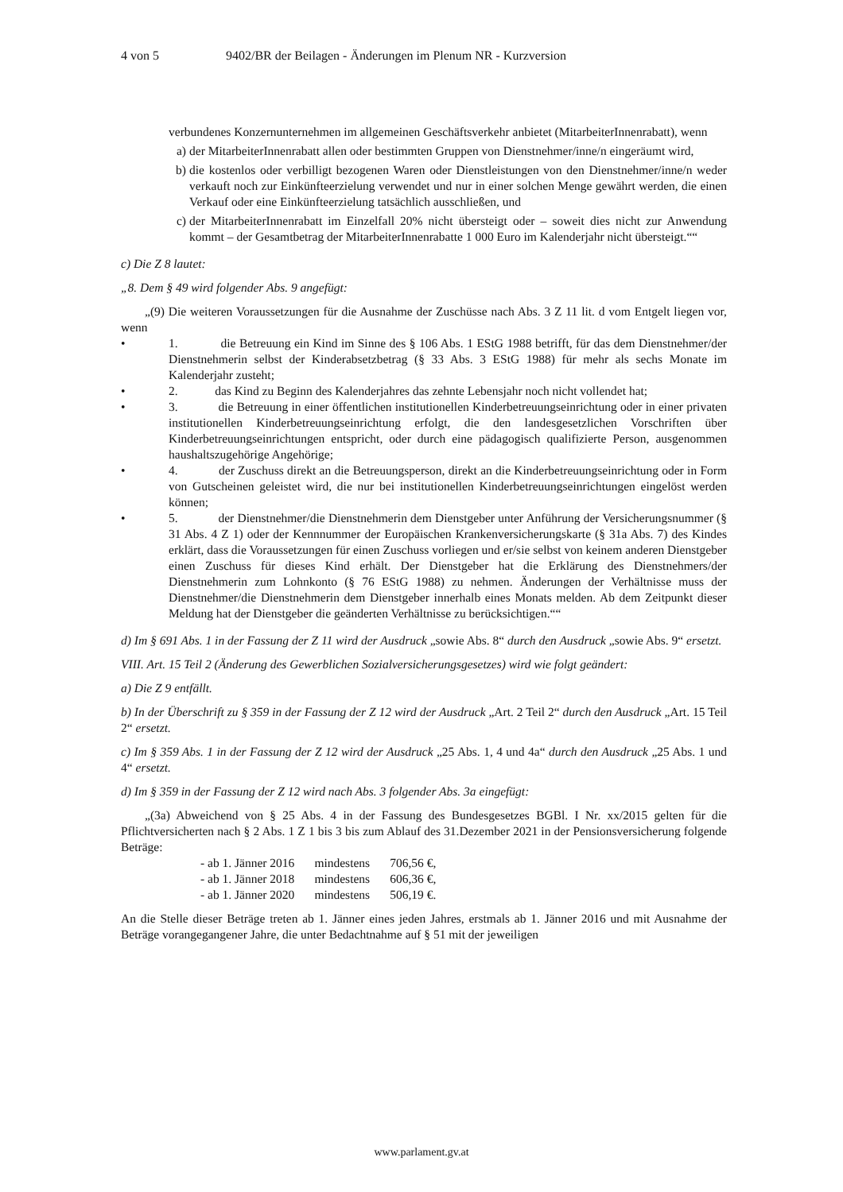4 von 5 9402/BR der Beilagen - Änderungen im Plenum NR - Kurzversion
verbundenes Konzernunternehmen im allgemeinen Geschäftsverkehr anbietet (MitarbeiterInnenrabatt), wenn
a) der MitarbeiterInnenrabatt allen oder bestimmten Gruppen von Dienstnehmer/inne/n eingeräumt wird,
b) die kostenlos oder verbilligt bezogenen Waren oder Dienstleistungen von den Dienstnehmer/inne/n weder verkauft noch zur Einkünfteerzielung verwendet und nur in einer solchen Menge gewährt werden, die einen Verkauf oder eine Einkünfteerzielung tatsächlich ausschließen, und
c) der MitarbeiterInnenrabatt im Einzelfall 20% nicht übersteigt oder – soweit dies nicht zur Anwendung kommt – der Gesamtbetrag der MitarbeiterInnenrabatte 1 000 Euro im Kalenderjahr nicht übersteigt.““
c) Die Z 8 lautet:
„8. Dem § 49 wird folgender Abs. 9 angefügt:
„(9) Die weiteren Voraussetzungen für die Ausnahme der Zuschüsse nach Abs. 3 Z 11 lit. d vom Entgelt liegen vor, wenn
• 1. die Betreuung ein Kind im Sinne des § 106 Abs. 1 EStG 1988 betrifft, für das dem Dienstnehmer/der Dienstnehmerin selbst der Kinderabsetzbetrag (§ 33 Abs. 3 EStG 1988) für mehr als sechs Monate im Kalenderjahr zusteht;
• 2. das Kind zu Beginn des Kalenderjahres das zehnte Lebensjahr noch nicht vollendet hat;
• 3. die Betreuung in einer öffentlichen institutionellen Kinderbetreuungseinrichtung oder in einer privaten institutionellen Kinderbetreuungseinrichtung erfolgt, die den landesgesetzlichen Vorschriften über Kinderbetreuungseinrichtungen entspricht, oder durch eine pädagogisch qualifizierte Person, ausgenommen haushaltszugehörige Angehörige;
• 4. der Zuschuss direkt an die Betreuungsperson, direkt an die Kinderbetreuungseinrichtung oder in Form von Gutscheinen geleistet wird, die nur bei institutionellen Kinderbetreuungseinrichtungen eingelöst werden können;
• 5. der Dienstnehmer/die Dienstnehmerin dem Dienstgeber unter Anführung der Versicherungsnummer (§ 31 Abs. 4 Z 1) oder der Kennnummer der Europäischen Krankenversicherungskarte (§ 31a Abs. 7) des Kindes erklärt, dass die Voraussetzungen für einen Zuschuss vorliegen und er/sie selbst von keinem anderen Dienstgeber einen Zuschuss für dieses Kind erhält. Der Dienstgeber hat die Erklärung des Dienstnehmers/der Dienstnehmerin zum Lohnkonto (§ 76 EStG 1988) zu nehmen. Änderungen der Verhältnisse muss der Dienstnehmer/die Dienstnehmerin dem Dienstgeber innerhalb eines Monats melden. Ab dem Zeitpunkt dieser Meldung hat der Dienstgeber die geänderten Verhältnisse zu berücksichtigen.““
d) Im § 691 Abs. 1 in der Fassung der Z 11 wird der Ausdruck „sowie Abs. 8“ durch den Ausdruck „sowie Abs. 9“ ersetzt.
VIII. Art. 15 Teil 2 (Änderung des Gewerblichen Sozialversicherungsgesetzes) wird wie folgt geändert:
a) Die Z 9 entfällt.
b) In der Überschrift zu § 359 in der Fassung der Z 12 wird der Ausdruck „Art. 2 Teil 2“ durch den Ausdruck „Art. 15 Teil 2“ ersetzt.
c) Im § 359 Abs. 1 in der Fassung der Z 12 wird der Ausdruck „25 Abs. 1, 4 und 4a“ durch den Ausdruck „25 Abs. 1 und 4“ ersetzt.
d) Im § 359 in der Fassung der Z 12 wird nach Abs. 3 folgender Abs. 3a eingefügt:
„(3a) Abweichend von § 25 Abs. 4 in der Fassung des Bundesgesetzes BGBl. I Nr. xx/2015 gelten für die Pflichtversicherten nach § 2 Abs. 1 Z 1 bis 3 bis zum Ablauf des 31.Dezember 2021 in der Pensionsversicherung folgende Beträge:
| - ab 1. Jänner 2016 | mindestens | 706,56 €, |
| - ab 1. Jänner 2018 | mindestens | 606,36 €, |
| - ab 1. Jänner 2020 | mindestens | 506,19 €. |
An die Stelle dieser Beträge treten ab 1. Jänner eines jeden Jahres, erstmals ab 1. Jänner 2016 und mit Ausnahme der Beträge vorangegangener Jahre, die unter Bedachtnahme auf § 51 mit der jeweiligen
www.parlament.gv.at